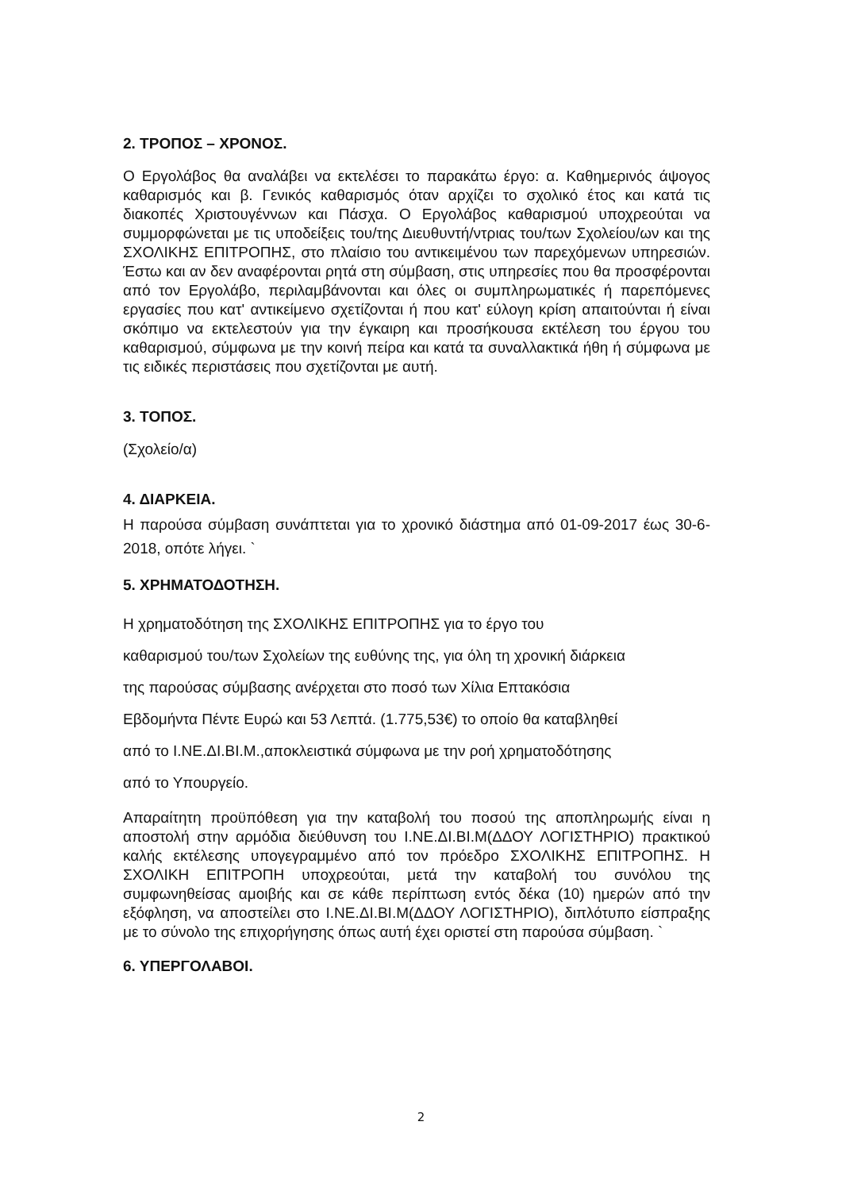2. ΤΡΟΠΟΣ – ΧΡΟΝΟΣ.
Ο Εργολάβος θα αναλάβει να εκτελέσει το παρακάτω έργο: α. Καθημερινός άψογος καθαρισμός και β. Γενικός καθαρισμός όταν αρχίζει το σχολικό έτος και κατά τις διακοπές Χριστουγέννων και Πάσχα. Ο Εργολάβος καθαρισμού υποχρεούται να συμμορφώνεται με τις υποδείξεις του/της Διευθυντή/ντριας του/των Σχολείου/ων και της ΣΧΟΛΙΚΗΣ ΕΠΙΤΡΟΠΗΣ, στο πλαίσιο του αντικειμένου των παρεχόμενων υπηρεσιών. Έστω και αν δεν αναφέρονται ρητά στη σύμβαση, στις υπηρεσίες που θα προσφέρονται από τον Εργολάβο, περιλαμβάνονται και όλες οι συμπληρωματικές ή παρεπόμενες εργασίες που κατ' αντικείμενο σχετίζονται ή που κατ' εύλογη κρίση απαιτούνται ή είναι σκόπιμο να εκτελεστούν για την έγκαιρη και προσήκουσα εκτέλεση του έργου του καθαρισμού, σύμφωνα με την κοινή πείρα και κατά τα συναλλακτικά ήθη ή σύμφωνα με τις ειδικές περιστάσεις που σχετίζονται με αυτή.
3. ΤΟΠΟΣ.
(Σχολείο/α)
4. ΔΙΑΡΚΕΙΑ.
Η παρούσα σύμβαση συνάπτεται για το χρονικό διάστημα από 01-09-2017 έως 30-6-2018, οπότε λήγει. `
5. ΧΡΗΜΑΤΟΔΟΤΗΣΗ.
Η χρηματοδότηση της ΣΧΟΛΙΚΗΣ ΕΠΙΤΡΟΠΗΣ για το έργο του
καθαρισμού του/των Σχολείων της ευθύνης της, για όλη τη χρονική διάρκεια
της παρούσας σύμβασης ανέρχεται στο ποσό των Χίλια Επτακόσια
Εβδομήντα Πέντε Ευρώ και 53 Λεπτά. (1.775,53€) το οποίο θα καταβληθεί
από το Ι.ΝΕ.ΔΙ.ΒΙ.Μ.,αποκλειστικά σύμφωνα με την ροή χρηματοδότησης
από το Υπουργείο.
Απαραίτητη προϋπόθεση για την καταβολή του ποσού της αποπληρωμής είναι η αποστολή στην αρμόδια διεύθυνση του Ι.ΝΕ.ΔΙ.ΒΙ.Μ(ΔΔΟΥ ΛΟΓΙΣΤΗΡΙΟ) πρακτικού καλής εκτέλεσης υπογεγραμμένο από τον πρόεδρο ΣΧΟΛΙΚΗΣ ΕΠΙΤΡΟΠΗΣ. Η ΣΧΟΛΙΚΗ ΕΠΙΤΡΟΠΗ υποχρεούται, μετά την καταβολή του συνόλου της συμφωνηθείσας αμοιβής και σε κάθε περίπτωση εντός δέκα (10) ημερών από την εξόφληση, να αποστείλει στο Ι.ΝΕ.ΔΙ.ΒΙ.Μ(ΔΔΟΥ ΛΟΓΙΣΤΗΡΙΟ), διπλότυπο είσπραξης με το σύνολο της επιχορήγησης όπως αυτή έχει οριστεί στη παρούσα σύμβαση. `
6. ΥΠΕΡΓΟΛΑΒΟΙ.
2